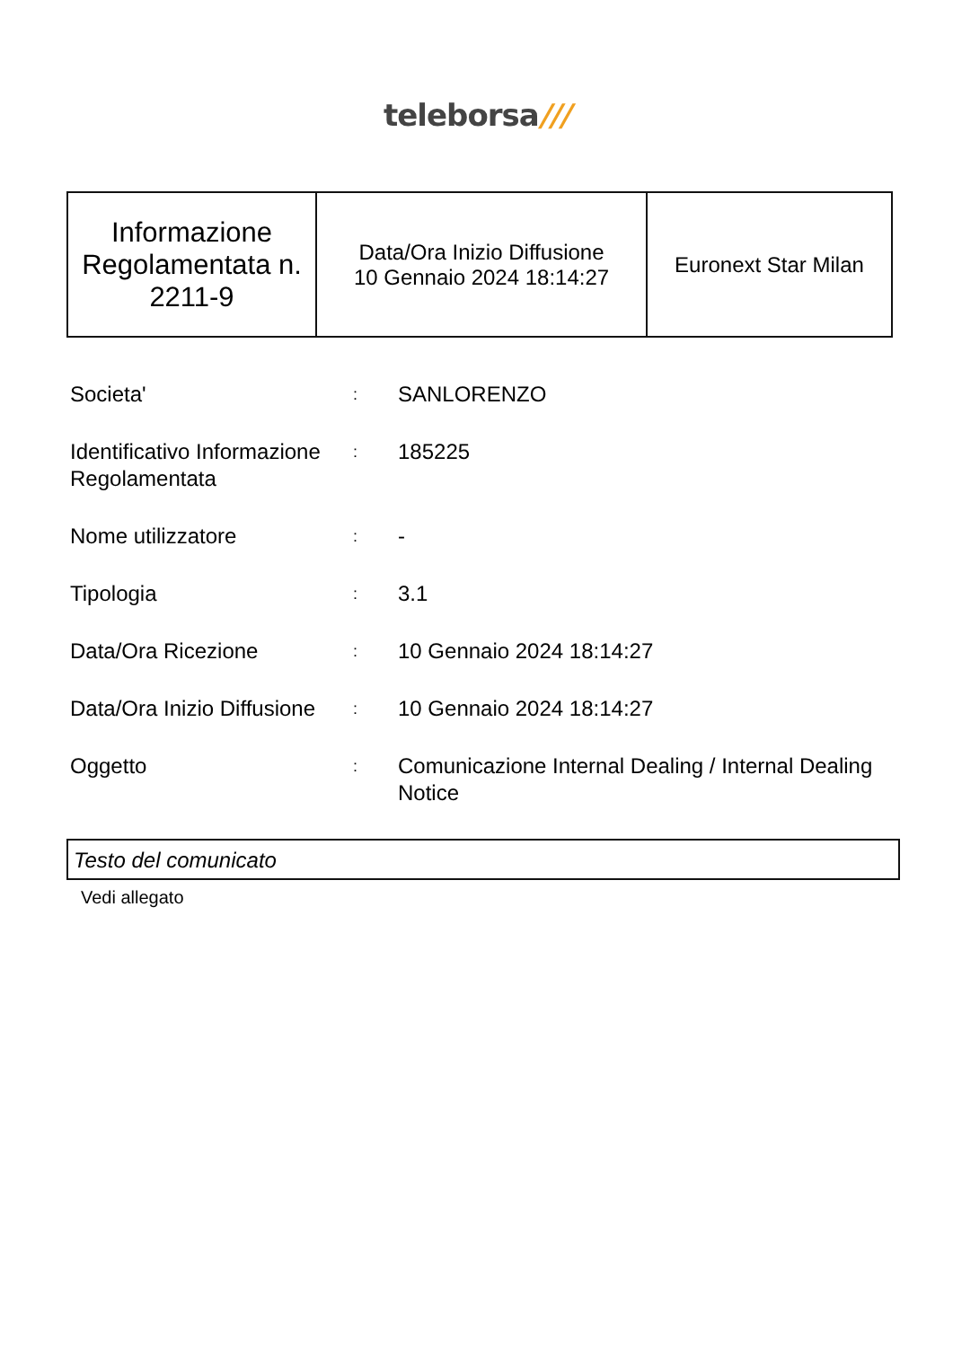teleborsa///
| Informazione Regolamentata n. 2211-9 | Data/Ora Inizio Diffusione 10 Gennaio 2024 18:14:27 | Euronext Star Milan |
| Societa' | : | SANLORENZO |
| Identificativo Informazione Regolamentata | : | 185225 |
| Nome utilizzatore | : | - |
| Tipologia | : | 3.1 |
| Data/Ora Ricezione | : | 10 Gennaio 2024 18:14:27 |
| Data/Ora Inizio Diffusione | : | 10 Gennaio 2024 18:14:27 |
| Oggetto | : | Comunicazione Internal Dealing / Internal Dealing Notice |
Testo del comunicato
Vedi allegato